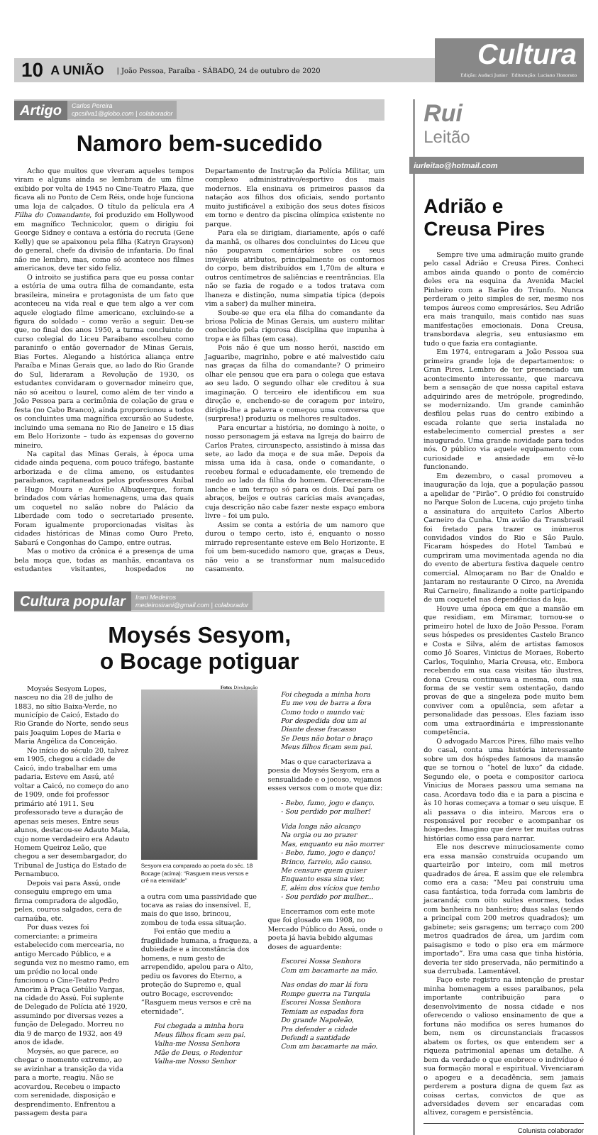10 A UNIÃO | João Pessoa, Paraíba - SÁBADO, 24 de outubro de 2020
Cultura
Edição: Audaci Junior Editoração: Luciano Honorato
Artigo Carlos Pereira
cpcsilva1@globo.com | colaborador
Namoro bem-sucedido
Acho que muitos que viveram aqueles tempos viram e alguns ainda se lembram de um filme exibido por volta de 1945 no Cine-Teatro Plaza, que ficava ali no Ponto de Cem Réis, onde hoje funciona uma loja de calçados. O título da película era A Filha do Comandante, foi produzido em Hollywood em magnífico Technicolor, quem o dirigiu foi George Sidney e contava a estória do recruta (Gene Kelly) que se apaixonou pela filha (Katryn Grayson) do general, chefe da divisão de infantaria. Do final não me lembro, mas, como só acontece nos filmes americanos, deve ter sido feliz.
O introito se justifica para que eu possa contar a estória de uma outra filha de comandante, esta brasileira, mineira e protagonista de um fato que aconteceu na vida real e que tem algo a ver com aquele elogiado filme americano, excluindo-se a figura do soldado – como verão a seguir. Deu-se que, no final dos anos 1950, a turma concluinte do curso colegial do Liceu Paraibano escolheu como paraninfo o então governador de Minas Gerais, Bias Fortes. Alegando a histórica aliança entre Paraíba e Minas Gerais que, ao lado do Rio Grande do Sul, lideraram a Revolução de 1930, os estudantes convidaram o governador mineiro que, não só aceitou o laurel, como além de ter vindo a João Pessoa para a cerimônia de colação de grau e festa (no Cabo Branco), ainda proporcionou a todos os concluintes uma magnífica excursão ao Sudeste, incluindo uma semana no Rio de Janeiro e 15 dias em Belo Horizonte – tudo às expensas do governo mineiro.
Na capital das Minas Gerais, à época uma cidade ainda pequena, com pouco tráfego, bastante arborizada e de clima ameno, os estudantes paraibanos, capitaneados pelos professores Anibal e Hugo Moura e Aurélio Albuquerque, foram brindados com várias homenagens, uma das quais um coquetel no salão nobre do Palácio da Liberdade com todo o secretariado presente. Foram igualmente proporcionadas visitas às cidades históricas de Minas como Ouro Preto, Sabará e Congonhas do Campo, entre outras.
Mas o motivo da crônica é a presença de uma bela moça que, todas as manhãs, encantava os estudantes visitantes, hospedados no Departamento de Instrução da Polícia Militar, um complexo administrativo/esportivo dos mais modernos. Ela ensinava os primeiros passos da natação aos filhos dos oficiais, sendo portanto muito justificável a exibição dos seus dotes físicos em torno e dentro da piscina olímpica existente no parque.
Para ela se dirigiam, diariamente, após o café da manhã, os olhares dos concluintes do Liceu que não poupavam comentários sobre os seus invejáveis atributos, principalmente os contornos do corpo, bem distribuídos em 1,70m de altura e outros centímetros de saliências e reentrâncias. Ela não se fazia de rogado e a todos tratava com lhaneza e distinção, numa simpatia típica (depois vim a saber) da mulher mineira.
Soube-se que era ela filha do comandante da briosa Polícia de Minas Gerais, um austero militar conhecido pela rigorosa disciplina que impunha à tropa e às filhas (em casa).
Pois não é que um nosso herói, nascido em Jaguaribe, magrinho, pobre e até malvestido caiu nas graças da filha do comandante? O primeiro olhar ele pensou que era para o colega que estava ao seu lado. O segundo olhar ele creditou à sua imaginação. O terceiro ele identificou em sua direção e, enchendo-se de coragem por inteiro, dirigiu-lhe a palavra e começou uma conversa que (surpresa!) produziu os melhores resultados.
Para encurtar a história, no domingo à noite, o nosso personagem já estava na Igreja do bairro de Carlos Prates, circunspecto, assistindo à missa das sete, ao lado da moça e de sua mãe. Depois da missa uma ida à casa, onde o comandante, o recebeu formal e educadamente, ele tremendo de medo ao lado da filha do homem. Ofereceram-lhe lanche e um terraço só para os dois. Daí para os abraços, beijos e outras carícias mais avançadas, cuja descrição não cabe fazer neste espaço embora livre – foi um pulo.
Assim se conta a estória de um namoro que durou o tempo certo, isto é, enquanto o nosso mirrado representante esteve em Belo Horizonte. E foi um bem-sucedido namoro que, graças a Deus, não veio a se transformar num malsucedido casamento.
Cultura popular Irani Medeiros
medeirosirani@gmail.com | colaborador
Moysés Sesyom,
o Bocage potiguar
Moysés Sesyom Lopes, nasceu no dia 28 de julho de 1883, no sítio Baixa-Verde, no município de Caicó, Estado do Rio Grande do Norte, sendo seus pais Joaquim Lopes de Maria e Maria Angélica da Conceição.
No início do século 20, talvez em 1905, chegou a cidade de Caicó, indo trabalhar em uma padaria. Esteve em Assú, até voltar a Caicó, no começo do ano de 1909, onde foi professor primário até 1911. Seu professorado teve a duração de apenas seis meses. Entre seus alunos, destacou-se Adauto Maia, cujo nome verdadeiro era Adauto Homem Queiroz Leão, que chegou a ser desembargador, do Tribunal de Justiça do Estado de Pernambuco.
Depois vai para Assú, onde conseguiu emprego em uma firma compradora de algodão, peles, couros salgados, cera de carnaúba, etc.
Por duas vezes foi comerciante: a primeira estabelecido com mercearia, no antigo Mercado Público, e a segunda vez no mesmo ramo, em um prédio no local onde funcionou o Cine-Teatro Pedro Amorim à Praça Getúlio Vargas, na cidade do Assú. Foi suplente de Delegado de Polícia até 1920, assumindo por diversas vezes a função de Delegado. Morreu no dia 9 de março de 1932, aos 49 anos de idade.
Moysés, ao que parece, ao chegar o momento extremo, ao se avizinhar a transição da vida para a morte, reagiu. Não se acovardou. Recebeu o impacto com serenidade, disposição e desprendimento. Enfrentou a passagem desta para
Foto: Divulgação
Sesyom era comparado ao poeta do séc. 18 Bocage (acima): “Rasguem meus versos e crê na eternidade”
a outra com uma passividade que tocava as raias do insensível. E, mais do que isso, brincou, zombou de toda essa situação.
Foi então que mediu a fragilidade humana, a fraqueza, a dubiedade e a inconstância dos homens, e num gesto de arrependido, apelou para o Alto, pediu os favores do Eterno, a proteção do Supremo e, qual outro Bocage, escrevendo: “Rasguem meus versos e crê na eternidade”.
Foi chegada a minha hora
Meus filhos ficam sem pai.
Valha-me Nossa Senhora
Mãe de Deus, o Redentor
Valha-me Nosso Senhor
Foi chegada a minha hora
Eu me vou de barra a fora
Como todo o mundo vai;
Por despedida dou um ai
Diante desse fracasso
Se Deus não botar o braço
Meus filhos ficam sem pai.
Mas o que caracterizava a poesia de Moysés Sesyom, era a sensualidade e o jocoso, vejamos esses versos com o mote que diz:
- Bebo, fumo, jogo e danço.
- Sou perdido por mulher!
Vida longa não alcanço
Na orgia ou no prazer
Mas, enquanto eu não morrer
- Bebo, fumo, jogo e danço!
Brinco, farreio, não canso.
Me censure quem quiser
Enquanto essa sina vier,
E, além dos vícios que tenho
- Sou perdido por mulher...
Encerramos com este mote que foi glosado em 1908, no Mercado Público do Assú, onde o poeta já havia bebido algumas doses de aguardente:
Escorei Nossa Senhora
Com um bacamarte na mão.
Nas ondas do mar lá fora
Rompe guerra na Turquia
Escorei Nossa Senhora
Temiam as espadas fora
Do grande Napoleão,
Pra defender a cidade
Defendi a santidade
Com um bacamarte na mão.
Rui
Leitão
iurleitao@hotmail.com
Adrião e
Creusa Pires
Sempre tive uma admiração muito grande pelo casal Adrião e Creusa Pires. Conheci ambos ainda quando o ponto de comércio deles era na esquina da Avenida Maciel Pinheiro com a Barão do Triunfo. Nunca perderam o jeito simples de ser, mesmo nos tempos áureos como empresários. Seu Adrião era mais tranquilo, mais contido nas suas manifestações emocionais. Dona Creusa, transbordava alegria, seu entusiasmo em tudo o que fazia era contagiante.
Em 1974, entregaram a João Pessoa sua primeira grande loja de departamentos: o Gran Pires. Lembro de ter presenciado um acontecimento interessante, que marcava bem a sensação de que nossa capital estava adquirindo ares de metrópole, progredindo, se modernizando. Um grande caminhão desfilou pelas ruas do centro exibindo a escada rolante que seria instalada no estabelecimento comercial prestes a ser inaugurado. Uma grande novidade para todos nós. O público via aquele equipamento com curiosidade e ansiedade em vê-lo funcionando.
Em dezembro, o casal promoveu a inauguração da loja, que a população passou a apelidar de “Pirão”. O prédio foi construído no Parque Solon de Lucena, cujo projeto tinha a assinatura do arquiteto Carlos Alberto Carneiro da Cunha. Um avião da Transbrasil foi fretado para trazer os inúmeros convidados vindos do Rio e São Paulo. Ficaram hóspedes do Hotel Tambaú e cumpriram uma movimentada agenda no dia do evento de abertura festiva daquele centro comercial. Almoçaram no Bar de Onaldo e jantaram no restaurante O Circo, na Avenida Rui Carneiro, finalizando a noite participando de um coquetel nas dependências da loja.
Houve uma época em que a mansão em que residiam, em Miramar, tornou-se o primeiro hotel de luxo de João Pessoa. Foram seus hóspedes os presidentes Castelo Branco e Costa e Silva, além de artistas famosos como Jô Soares, Vinicius de Moraes, Roberto Carlos, Toquinho, Maria Creusa, etc. Embora recebendo em sua casa visitas tão ilustres, dona Creusa continuava a mesma, com sua forma de se vestir sem ostentação, dando provas de que a singeleza pode muito bem conviver com a opulência, sem afetar a personalidade das pessoas. Eles faziam isso com uma extraordinária e impressionante competência.
O advogado Marcos Pires, filho mais velho do casal, conta uma história interessante sobre um dos hóspedes famosos da mansão que se tornou o “hotel de luxo” da cidade. Segundo ele, o poeta e compositor carioca Vinicius de Moraes passou uma semana na casa. Acordava todo dia e ia para a piscina e às 10 horas começava a tomar o seu uísque. E ali passava o dia inteiro. Marcos era o responsável por receber e acompanhar os hóspedes. Imagino que deve ter muitas outras histórias como essa para narrar.
Ele nos descreve minuciosamente como era essa mansão construída ocupando um quarteirão por inteiro, com mil metros quadrados de área. É assim que ele relembra como era a casa: “Meu pai construiu uma casa fantástica, toda forrada com lambris de jacarandá; com oito suítes enormes, todas com banheira no banheiro; duas salas (sendo a principal com 200 metros quadrados); um gabinete; seis garagens; um terraço com 200 metros quadrados de área, um jardim com paisagismo e todo o piso era em mármore importado”. Era uma casa que tinha história, deveria ter sido preservada, não permitindo a sua derrubada. Lamentável.
Faço este registro na intenção de prestar minha homenagem a esses paraibanos, pela importante contribuição para o desenvolvimento de nossa cidade e nos oferecendo o valioso ensinamento de que a fortuna não modifica os seres humanos do bem, nem os circunstanciais fracassos abatem os fortes, os que entendem ser a riqueza patrimonial apenas um detalhe. A bem da verdade o que enobrece o indivíduo é sua formação moral e espiritual. Vivenciaram o apogeu e a decadência, sem jamais perderem a postura digna de quem faz as coisas certas, convictos de que as adversidades devem ser encaradas com altivez, coragem e persistência.
Colunista colaborador